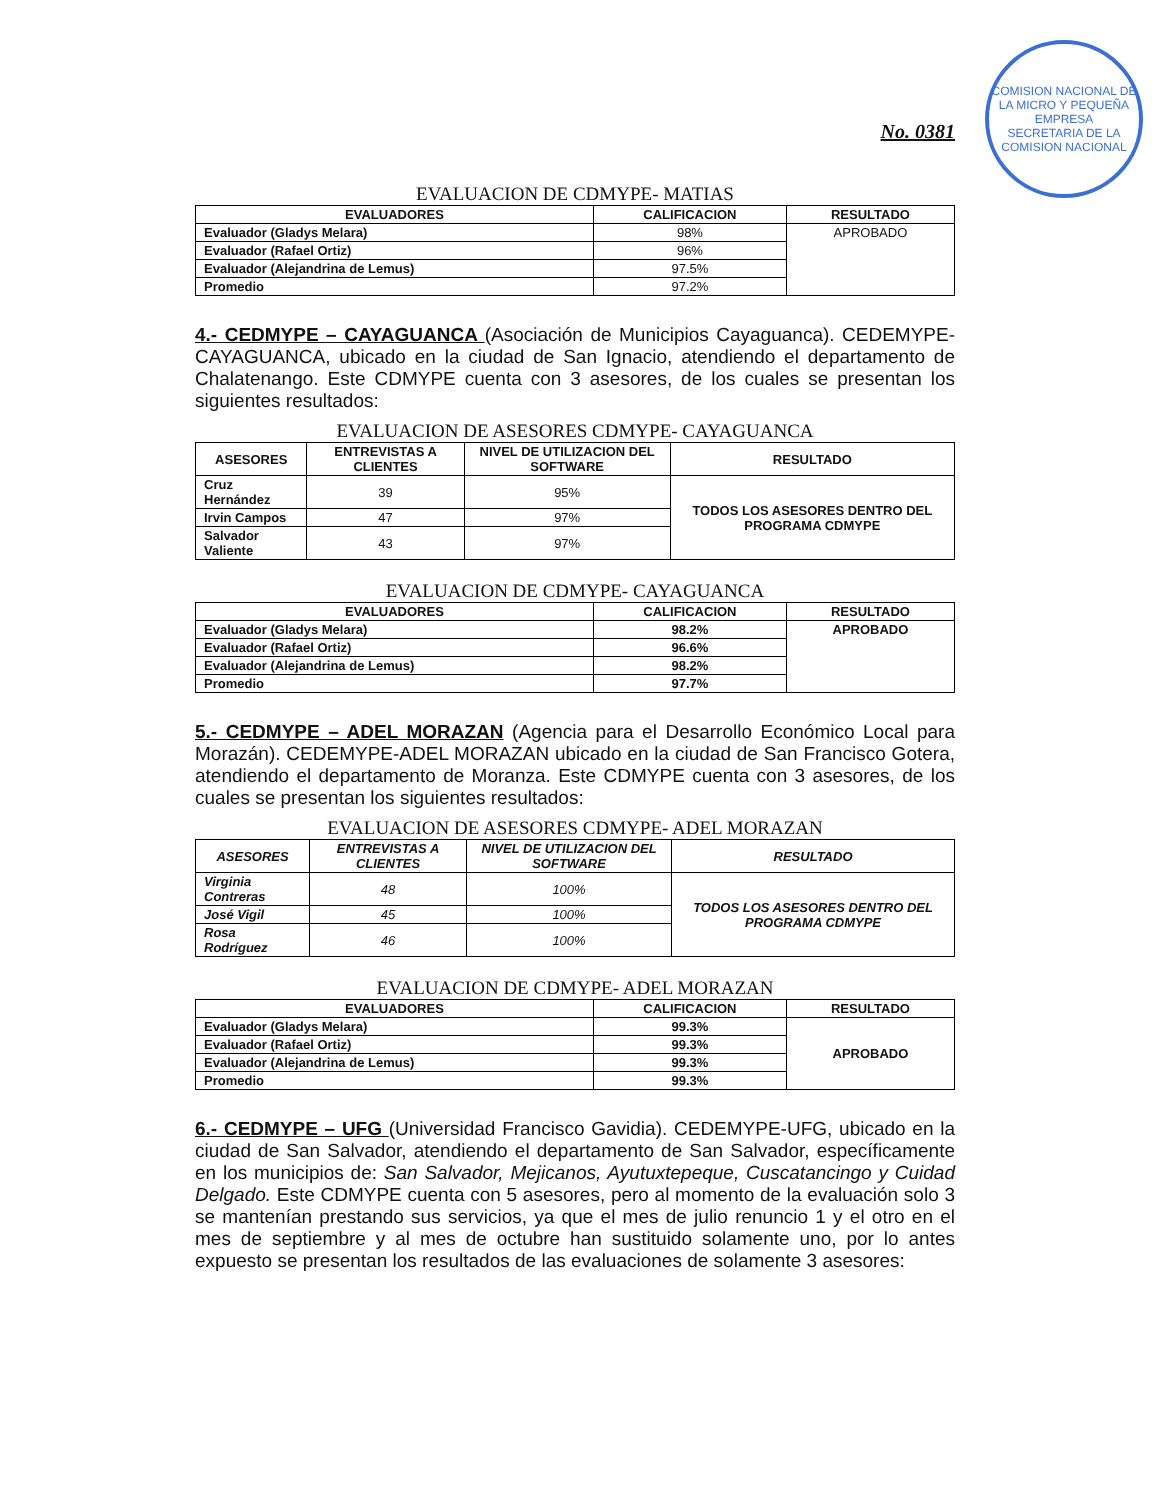COMISION NACIONAL DE LA MICRO Y PEQUEÑA EMPRESA
SECRETARIA DE LA COMISION NACIONAL
No. 0381
EVALUACION DE CDMYPE- MATIAS
| EVALUADORES | CALIFICACION | RESULTADO |
| --- | --- | --- |
| Evaluador (Gladys Melara) | 98% | APROBADO |
| Evaluador (Rafael Ortiz) | 96% | |
| Evaluador (Alejandrina de Lemus) | 97.5% | |
| Promedio | 97.2% | |
4.- CEDMYPE – CAYAGUANCA (Asociación de Municipios Cayaguanca). CEDEMYPE-CAYAGUANCA, ubicado en la ciudad de San Ignacio, atendiendo el departamento de Chalatenango. Este CDMYPE cuenta con 3 asesores, de los cuales se presentan los siguientes resultados:
EVALUACION DE ASESORES CDMYPE- CAYAGUANCA
| ASESORES | ENTREVISTAS A CLIENTES | NIVEL DE UTILIZACION DEL SOFTWARE | RESULTADO |
| --- | --- | --- | --- |
| Cruz Hernández | 39 | 95% | TODOS LOS ASESORES DENTRO DEL PROGRAMA CDMYPE |
| Irvin Campos | 47 | 97% | |
| Salvador Valiente | 43 | 97% | |
EVALUACION DE CDMYPE- CAYAGUANCA
| EVALUADORES | CALIFICACION | RESULTADO |
| --- | --- | --- |
| Evaluador (Gladys Melara) | 98.2% | APROBADO |
| Evaluador (Rafael Ortiz) | 96.6% | |
| Evaluador (Alejandrina de Lemus) | 98.2% | |
| Promedio | 97.7% | |
5.- CEDMYPE – ADEL MORAZAN (Agencia para el Desarrollo Económico Local para Morazán). CEDEMYPE-ADEL MORAZAN ubicado en la ciudad de San Francisco Gotera, atendiendo el departamento de Moranza. Este CDMYPE cuenta con 3 asesores, de los cuales se presentan los siguientes resultados:
EVALUACION DE ASESORES CDMYPE- ADEL MORAZAN
| ASESORES | ENTREVISTAS A CLIENTES | NIVEL DE UTILIZACION DEL SOFTWARE | RESULTADO |
| --- | --- | --- | --- |
| Virginia Contreras | 48 | 100% | TODOS LOS ASESORES DENTRO DEL PROGRAMA CDMYPE |
| José Vigil | 45 | 100% | |
| Rosa Rodríguez | 46 | 100% | |
EVALUACION DE CDMYPE- ADEL MORAZAN
| EVALUADORES | CALIFICACION | RESULTADO |
| --- | --- | --- |
| Evaluador (Gladys Melara) | 99.3% | APROBADO |
| Evaluador (Rafael Ortiz) | 99.3% | |
| Evaluador (Alejandrina de Lemus) | 99.3% | |
| Promedio | 99.3% | |
6.- CEDMYPE – UFG (Universidad Francisco Gavidia). CEDEMYPE-UFG, ubicado en la ciudad de San Salvador, atendiendo el departamento de San Salvador, específicamente en los municipios de: San Salvador, Mejicanos, Ayutuxtepeque, Cuscatancingo y Cuidad Delgado. Este CDMYPE cuenta con 5 asesores, pero al momento de la evaluación solo 3 se mantenían prestando sus servicios, ya que el mes de julio renuncio 1 y el otro en el mes de septiembre y al mes de octubre han sustituido solamente uno, por lo antes expuesto se presentan los resultados de las evaluaciones de solamente 3 asesores: